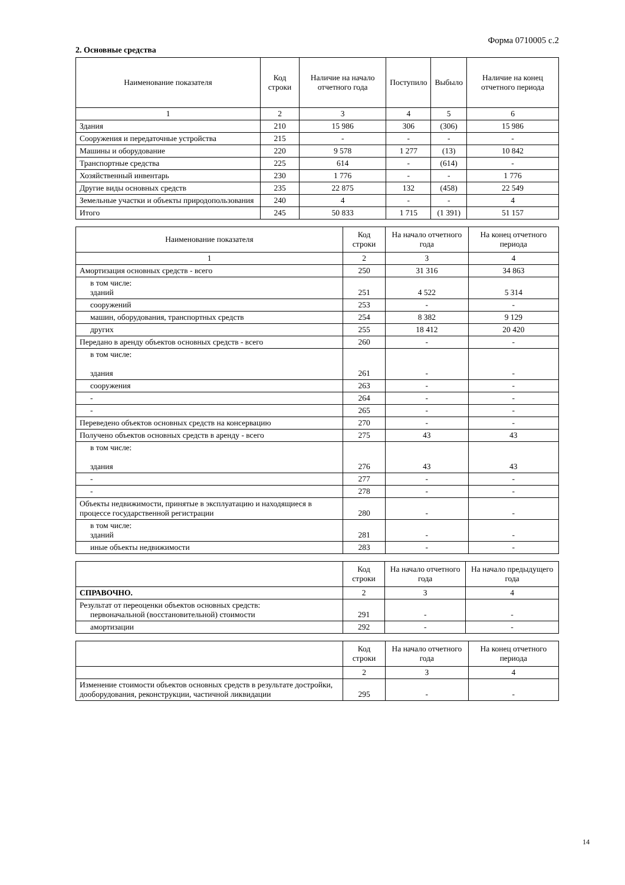Форма 0710005 с.2
2. Основные средства
| Наименование показателя | Код строки | Наличие на начало отчетного года | Поступило | Выбыло | Наличие на конец отчетного периода |
| --- | --- | --- | --- | --- | --- |
| 1 | 2 | 3 | 4 | 5 | 6 |
| Здания | 210 | 15 986 | 306 | (306) | 15 986 |
| Сооружения и передаточные устройства | 215 | - | - | - | - |
| Машины и оборудование | 220 | 9 578 | 1 277 | (13) | 10 842 |
| Транспортные средства | 225 | 614 | - | (614) | - |
| Хозяйственный инвентарь | 230 | 1 776 | - | - | 1 776 |
| Другие виды основных средств | 235 | 22 875 | 132 | (458) | 22 549 |
| Земельные участки и объекты природопользования | 240 | 4 | - | - | 4 |
| Итого | 245 | 50 833 | 1 715 | (1 391) | 51 157 |
| Наименование показателя | Код строки | На начало отчетного года | На конец отчетного периода |
| --- | --- | --- | --- |
| 1 | 2 | 3 | 4 |
| Амортизация основных средств - всего | 250 | 31 316 | 34 863 |
| в том числе: зданий | 251 | 4 522 | 5 314 |
| сооружений | 253 | - | - |
| машин, оборудования, транспортных средств | 254 | 8 382 | 9 129 |
| других | 255 | 18 412 | 20 420 |
| Передано в аренду объектов основных средств - всего | 260 | - | - |
| в том числе: здания | 261 | - | - |
| сооружения | 263 | - | - |
| - | 264 | - | - |
| - | 265 | - | - |
| Переведено объектов основных средств на консервацию | 270 | - | - |
| Получено объектов основных средств в аренду - всего | 275 | 43 | 43 |
| в том числе: здания | 276 | 43 | 43 |
| - | 277 | - | - |
| - | 278 | - | - |
| Объекты недвижимости, принятые в эксплуатацию и находящиеся в процессе государственной регистрации | 280 | - | - |
| в том числе: зданий | 281 | - | - |
| иные объекты недвижимости | 283 | - | - |
| | Код строки | На начало отчетного года | На начало предыдущего года |
| --- | --- | --- | --- |
| СПРАВОЧНО. | 2 | 3 | 4 |
| Результат от переоценки объектов основных средств: первоначальной (восстановительной) стоимости | 291 | - | - |
| амортизации | 292 | - | - |
| | Код строки | На начало отчетного года | На конец отчетного периода |
| --- | --- | --- | --- |
| | 2 | 3 | 4 |
| Изменение стоимости объектов основных средств в результате достройки, дооборудования, реконструкции, частичной ликвидации | 295 | - | - |
14